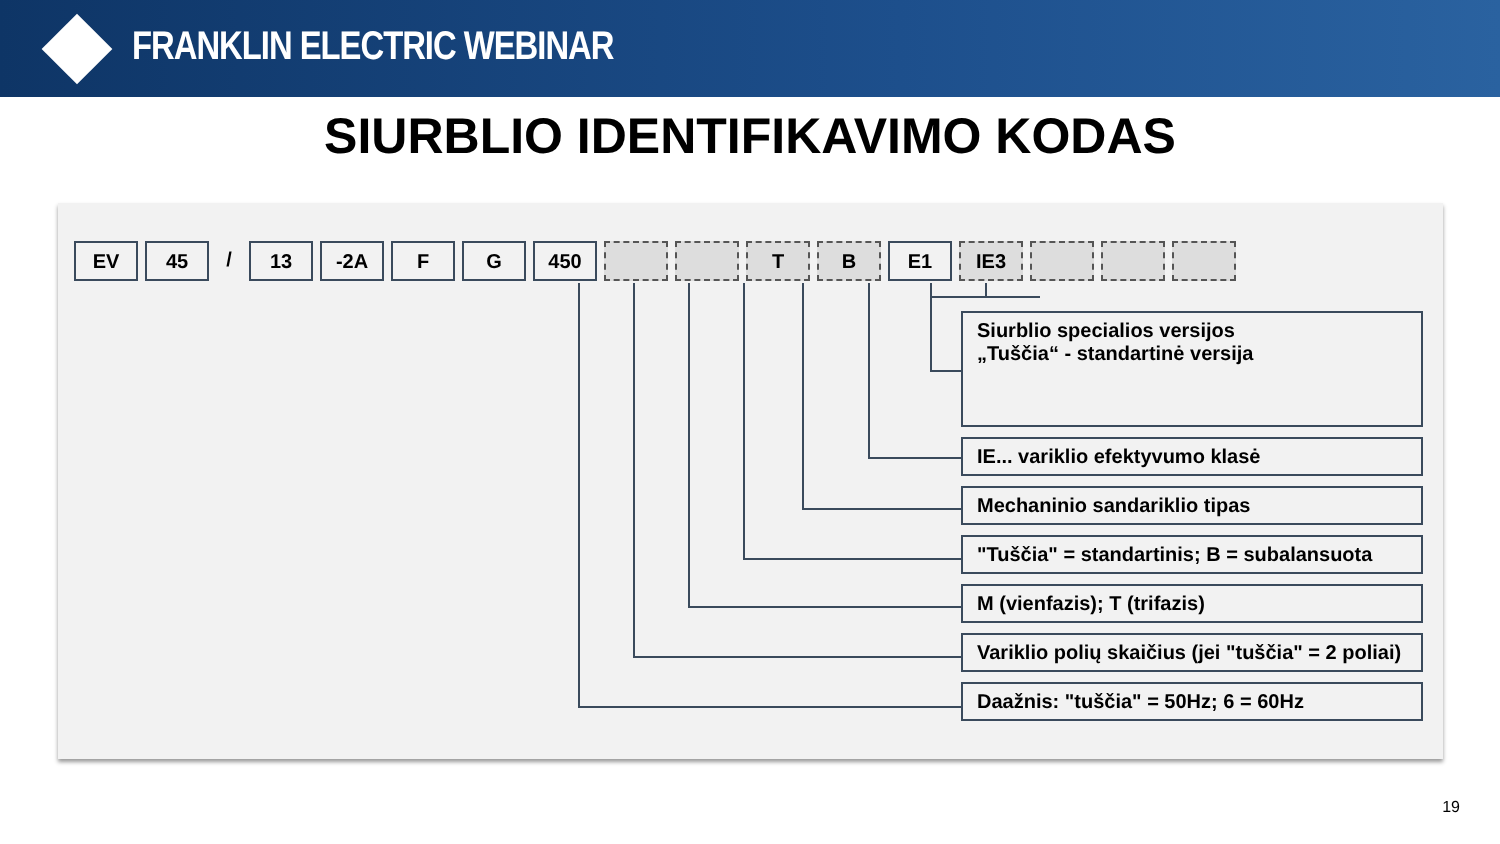FRANKLIN ELECTRIC WEBINAR
SIURBLIO IDENTIFIKAVIMO KODAS
EV 45 / 13 -2A F G 450 T B E1 IE3
Siurblio specialios versijos
„Tuščia“ - standartinė versija
IE... variklio efektyvumo klasė
Mechaninio sandariklio tipas
"Tuščia" = standartinis; B = subalansuota
M (vienfazis); T (trifazis)
Variklio polių skaičius (jei "tuščia" = 2 poliai)
Daažnis: "tuščia" = 50Hz; 6 = 60Hz
19